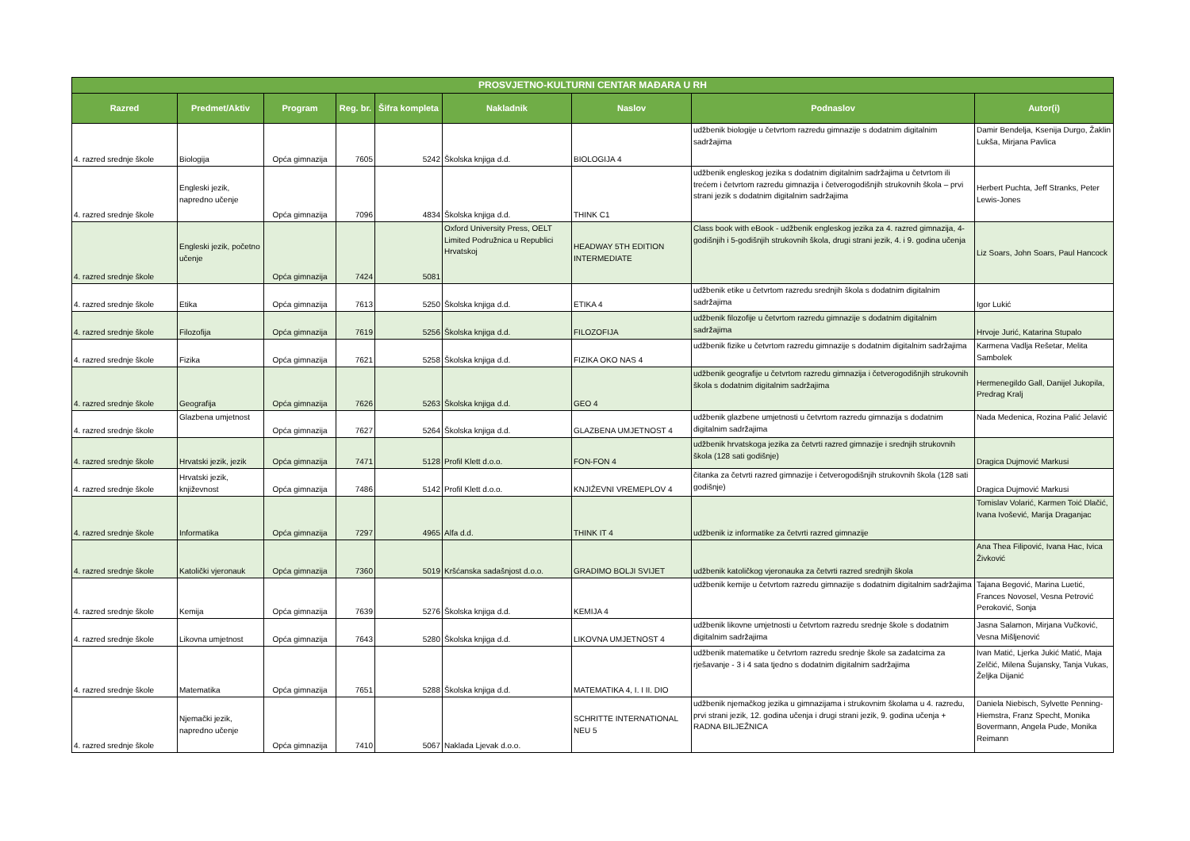| PROSVJETNO-KULTURNI CENTAR MAĐARA U RH | | | | | | | | |
| --- | --- | --- | --- | --- | --- | --- | --- | --- |
| Razred | Predmet/Aktiv | Program | Reg. br. | Šifra kompleta | Nakladnik | Naslov | Podnaslov | Autor(i) |
| 4. razred srednje škole | Biologija | Opća gimnazija | 7605 | 5242 | Školska knjiga d.d. | BIOLOGIJA 4 | udžbenik biologije u četvrtom razredu gimnazije s dodatnim digitalnim sadržajima | Damir Bendelja, Ksenija Durgo, Žaklin Lukša, Mirjana Pavlica |
| 4. razred srednje škole | Engleski jezik, napredno učenje | Opća gimnazija | 7096 | 4834 | Školska knjiga d.d. | THINK C1 | udžbenik engleskog jezika s dodatnim digitalnim sadržajima u četvrtom ili trećem i četvrtom razredu gimnazija i četverogodišnjih strukovnih škola – prvi strani jezik s dodatnim digitalnim sadržajima | Herbert Puchta, Jeff Stranks, Peter Lewis-Jones |
| 4. razred srednje škole | Engleski jezik, početno učenje | Opća gimnazija | 7424 | 5081 | Oxford University Press, OELT Limited Podružnica u Republici Hrvatskoj | HEADWAY 5TH EDITION INTERMEDIATE | Class book with eBook - udžbenik engleskog jezika za 4. razred gimnazija, 4-godišnjih i 5-godišnjih strukovnih škola, drugi strani jezik, 4. i 9. godina učenja | Liz Soars, John Soars, Paul Hancock |
| 4. razred srednje škole | Etika | Opća gimnazija | 7613 | 5250 | Školska knjiga d.d. | ETIKA 4 | udžbenik etike u četvrtom razredu srednjih škola s dodatnim digitalnim sadržajima | Igor Lukić |
| 4. razred srednje škole | Filozofija | Opća gimnazija | 7619 | 5256 | Školska knjiga d.d. | FILOZOFIJA | udžbenik filozofije u četvrtom razredu gimnazije s dodatnim digitalnim sadržajima | Hrvoje Jurić, Katarina Stupalo |
| 4. razred srednje škole | Fizika | Opća gimnazija | 7621 | 5258 | Školska knjiga d.d. | FIZIKA OKO NAS 4 | udžbenik fizike u četvrtom razredu gimnazije s dodatnim digitalnim sadržajima | Karmena Vadlja Rešetar, Melita Sambolek |
| 4. razred srednje škole | Geografija | Opća gimnazija | 7626 | 5263 | Školska knjiga d.d. | GEO 4 | udžbenik geografije u četvrtom razredu gimnazija i četverogodišnjih strukovnih škola s dodatnim digitalnim sadržajima | Hermenegildo Gall, Danijel Jukopila, Predrag Kralj |
| 4. razred srednje škole | Glazbena umjetnost | Opća gimnazija | 7627 | 5264 | Školska knjiga d.d. | GLAZBENA UMJETNOST 4 | udžbenik glazbene umjetnosti u četvrtom razredu gimnazija s dodatnim digitalnim sadržajima | Nada Medenica, Rozina Palić Jelavić |
| 4. razred srednje škole | Hrvatski jezik, jezik | Opća gimnazija | 7471 | 5128 | Profil Klett d.o.o. | FON-FON 4 | udžbenik hrvatskoga jezika za četvrti razred gimnazije i srednjih strukovnih škola (128 sati godišnje) | Dragica Dujmović Markusi |
| 4. razred srednje škole | Hrvatski jezik, književnost | Opća gimnazija | 7486 | 5142 | Profil Klett d.o.o. | KNJIŽEVNI VREMEPLOV 4 | čitanka za četvrti razred gimnazije i četverogodišnjih strukovnih škola (128 sati godišnje) | Dragica Dujmović Markusi |
| 4. razred srednje škole | Informatika | Opća gimnazija | 7297 | 4965 | Alfa d.d. | THINK IT 4 | udžbenik iz informatike za četvrti razred gimnazije | Tomislav Volarić, Karmen Toić Dlačić, Ivana Ivošević, Marija Draganjac |
| 4. razred srednje škole | Katolički vjeronauk | Opća gimnazija | 7360 | 5019 | Kršćanska sadašnjost d.o.o. | GRADIMO BOLJI SVIJET | udžbenik katoličkog vjeronauka za četvrti razred srednjih škola | Ana Thea Filipović, Ivana Hac, Ivica Živković |
| 4. razred srednje škole | Kemija | Opća gimnazija | 7639 | 5276 | Školska knjiga d.d. | KEMIJA 4 | udžbenik kemije u četvrtom razredu gimnazije s dodatnim digitalnim sadržajima | Tajana Begović, Marina Luetić, Frances Novosel, Vesna Petrović Peroković, Sonja |
| 4. razred srednje škole | Likovna umjetnost | Opća gimnazija | 7643 | 5280 | Školska knjiga d.d. | LIKOVNA UMJETNOST 4 | udžbenik likovne umjetnosti u četvrtom razredu srednje škole s dodatnim digitalnim sadržajima | Jasna Salamon, Mirjana Vučković, Vesna Mišljenović |
| 4. razred srednje škole | Matematika | Opća gimnazija | 7651 | 5288 | Školska knjiga d.d. | MATEMATIKA 4, I. I II. DIO | udžbenik matematike u četvrtom razredu srednje škole sa zadatcima za rješavanje - 3 i 4 sata tjedno s dodatnim digitalnim sadržajima | Ivan Matić, Ljerka Jukić Matić, Maja Zelčić, Milena Šujansky, Tanja Vukas, Željka Dijanić |
| 4. razred srednje škole | Njemački jezik, napredno učenje | Opća gimnazija | 7410 | 5067 | Naklada Ljevak d.o.o. | SCHRITTE INTERNATIONAL NEU 5 | udžbenik njemačkog jezika u gimnazijama i strukovnim školama u 4. razredu, prvi strani jezik, 12. godina učenja i drugi strani jezik, 9. godina učenja + RADNA BILJEŽNICA | Daniela Niebisch, Sylvette Penning-Hiemstra, Franz Specht, Monika Bovermann, Angela Pude, Monika Reimann |